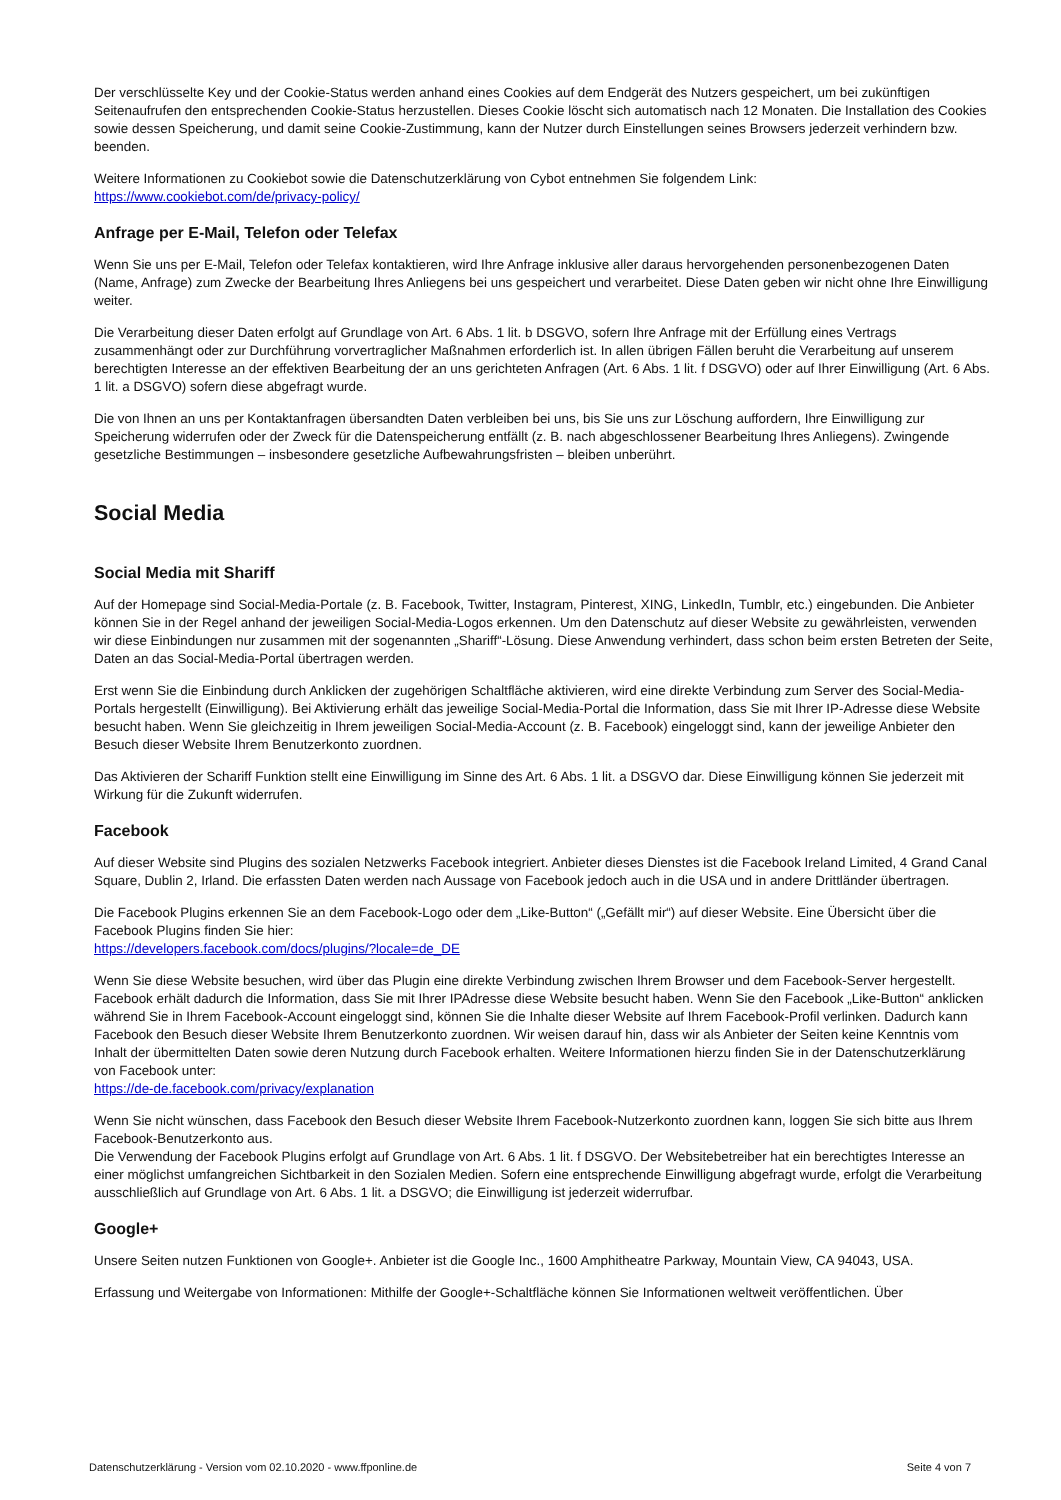Der verschlüsselte Key und der Cookie-Status werden anhand eines Cookies auf dem Endgerät des Nutzers gespeichert, um bei zukünftigen Seitenaufrufen den entsprechenden Cookie-Status herzustellen. Dieses Cookie löscht sich automatisch nach 12 Monaten. Die Installation des Cookies sowie dessen Speicherung, und damit seine Cookie-Zustimmung, kann der Nutzer durch Einstellungen seines Browsers jederzeit verhindern bzw. beenden.
Weitere Informationen zu Cookiebot sowie die Datenschutzerklärung von Cybot entnehmen Sie folgendem Link:
https://www.cookiebot.com/de/privacy-policy/
Anfrage per E-Mail, Telefon oder Telefax
Wenn Sie uns per E-Mail, Telefon oder Telefax kontaktieren, wird Ihre Anfrage inklusive aller daraus hervorgehenden personenbezogenen Daten (Name, Anfrage) zum Zwecke der Bearbeitung Ihres Anliegens bei uns gespeichert und verarbeitet. Diese Daten geben wir nicht ohne Ihre Einwilligung weiter.
Die Verarbeitung dieser Daten erfolgt auf Grundlage von Art. 6 Abs. 1 lit. b DSGVO, sofern Ihre Anfrage mit der Erfüllung eines Vertrags zusammenhängt oder zur Durchführung vorvertraglicher Maßnahmen erforderlich ist. In allen übrigen Fällen beruht die Verarbeitung auf unserem berechtigten Interesse an der effektiven Bearbeitung der an uns gerichteten Anfragen (Art. 6 Abs. 1 lit. f DSGVO) oder auf Ihrer Einwilligung (Art. 6 Abs. 1 lit. a DSGVO) sofern diese abgefragt wurde.
Die von Ihnen an uns per Kontaktanfragen übersandten Daten verbleiben bei uns, bis Sie uns zur Löschung auffordern, Ihre Einwilligung zur Speicherung widerrufen oder der Zweck für die Datenspeicherung entfällt (z. B. nach abgeschlossener Bearbeitung Ihres Anliegens). Zwingende gesetzliche Bestimmungen – insbesondere gesetzliche Aufbewahrungsfristen – bleiben unberührt.
Social Media
Social Media mit Shariff
Auf der Homepage sind Social-Media-Portale (z. B. Facebook, Twitter, Instagram, Pinterest, XING, LinkedIn, Tumblr, etc.) eingebunden. Die Anbieter können Sie in der Regel anhand der jeweiligen Social-Media-Logos erkennen. Um den Datenschutz auf dieser Website zu gewährleisten, verwenden wir diese Einbindungen nur zusammen mit der sogenannten „Shariff“-Lösung. Diese Anwendung verhindert, dass schon beim ersten Betreten der Seite, Daten an das Social-Media-Portal übertragen werden.
Erst wenn Sie die Einbindung durch Anklicken der zugehörigen Schaltfläche aktivieren, wird eine direkte Verbindung zum Server des Social-Media-Portals hergestellt (Einwilligung). Bei Aktivierung erhält das jeweilige Social-Media-Portal die Information, dass Sie mit Ihrer IP-Adresse diese Website besucht haben. Wenn Sie gleichzeitig in Ihrem jeweiligen Social-Media-Account (z. B. Facebook) eingeloggt sind, kann der jeweilige Anbieter den Besuch dieser Website Ihrem Benutzerkonto zuordnen.
Das Aktivieren der Schariff Funktion stellt eine Einwilligung im Sinne des Art. 6 Abs. 1 lit. a DSGVO dar. Diese Einwilligung können Sie jederzeit mit Wirkung für die Zukunft widerrufen.
Facebook
Auf dieser Website sind Plugins des sozialen Netzwerks Facebook integriert. Anbieter dieses Dienstes ist die Facebook Ireland Limited, 4 Grand Canal Square, Dublin 2, Irland. Die erfassten Daten werden nach Aussage von Facebook jedoch auch in die USA und in andere Drittländer übertragen.
Die Facebook Plugins erkennen Sie an dem Facebook-Logo oder dem „Like-Button“ („Gefällt mir“) auf dieser Website. Eine Übersicht über die Facebook Plugins finden Sie hier:
https://developers.facebook.com/docs/plugins/?locale=de_DE
Wenn Sie diese Website besuchen, wird über das Plugin eine direkte Verbindung zwischen Ihrem Browser und dem Facebook-Server hergestellt. Facebook erhält dadurch die Information, dass Sie mit Ihrer IPAdresse diese Website besucht haben. Wenn Sie den Facebook „Like-Button“ anklicken während Sie in Ihrem Facebook-Account eingeloggt sind, können Sie die Inhalte dieser Website auf Ihrem Facebook-Profil verlinken. Dadurch kann Facebook den Besuch dieser Website Ihrem Benutzerkonto zuordnen. Wir weisen darauf hin, dass wir als Anbieter der Seiten keine Kenntnis vom Inhalt der übermittelten Daten sowie deren Nutzung durch Facebook erhalten. Weitere Informationen hierzu finden Sie in der Datenschutzerklärung
von Facebook unter:
https://de-de.facebook.com/privacy/explanation
Wenn Sie nicht wünschen, dass Facebook den Besuch dieser Website Ihrem Facebook-Nutzerkonto zuordnen kann, loggen Sie sich bitte aus Ihrem Facebook-Benutzerkonto aus.
Die Verwendung der Facebook Plugins erfolgt auf Grundlage von Art. 6 Abs. 1 lit. f DSGVO. Der Websitebetreiber hat ein berechtigtes Interesse an einer möglichst umfangreichen Sichtbarkeit in den Sozialen Medien. Sofern eine entsprechende Einwilligung abgefragt wurde, erfolgt die Verarbeitung ausschließlich auf Grundlage von Art. 6 Abs. 1 lit. a DSGVO; die Einwilligung ist jederzeit widerrufbar.
Google+
Unsere Seiten nutzen Funktionen von Google+. Anbieter ist die Google Inc., 1600 Amphitheatre Parkway, Mountain View, CA 94043, USA.
Erfassung und Weitergabe von Informationen: Mithilfe der Google+-Schaltfläche können Sie Informationen weltweit veröffentlichen. Über
Datenschutzerklärung - Version vom 02.10.2020 - www.ffponline.de Seite 4 von 7